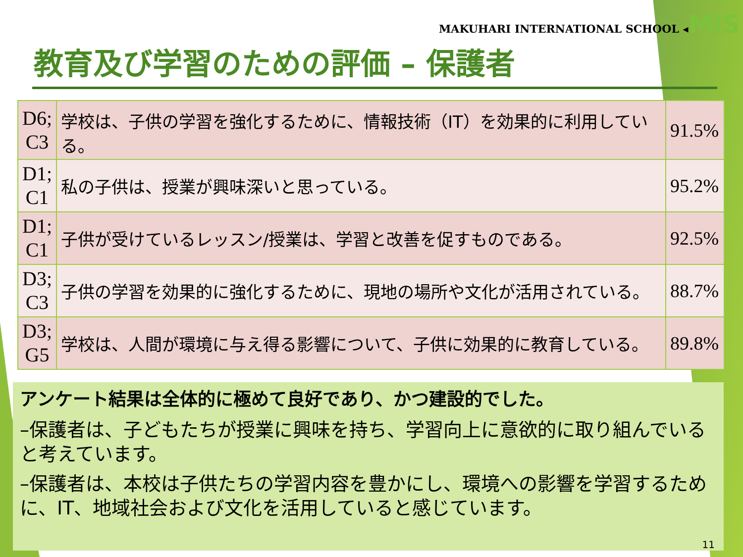MAKUHARI INTERNATIONAL SCHOOL ◂MIS
教育及び学習のための評価 – 保護者
| D6; C3 | 学校は、子供の学習を強化するために、情報技術（IT）を効果的に利用している。 | 91.5% |
| D1; C1 | 私の子供は、授業が興味深いと思っている。 | 95.2% |
| D1; C1 | 子供が受けているレッスン/授業は、学習と改善を促すものである。 | 92.5% |
| D3; C3 | 子供の学習を効果的に強化するために、現地の場所や文化が活用されている。 | 88.7% |
| D3; G5 | 学校は、人間が環境に与え得る影響について、子供に効果的に教育している。 | 89.8% |
アンケート結果は全体的に極めて良好であり、かつ建設的でした。
–保護者は、子どもたちが授業に興味を持ち、学習向上に意欲的に取り組んでいると考えています。
–保護者は、本校は子供たちの学習内容を豊かにし、環境への影響を学習するために、IT、地域社会および文化を活用していると感じています。
11